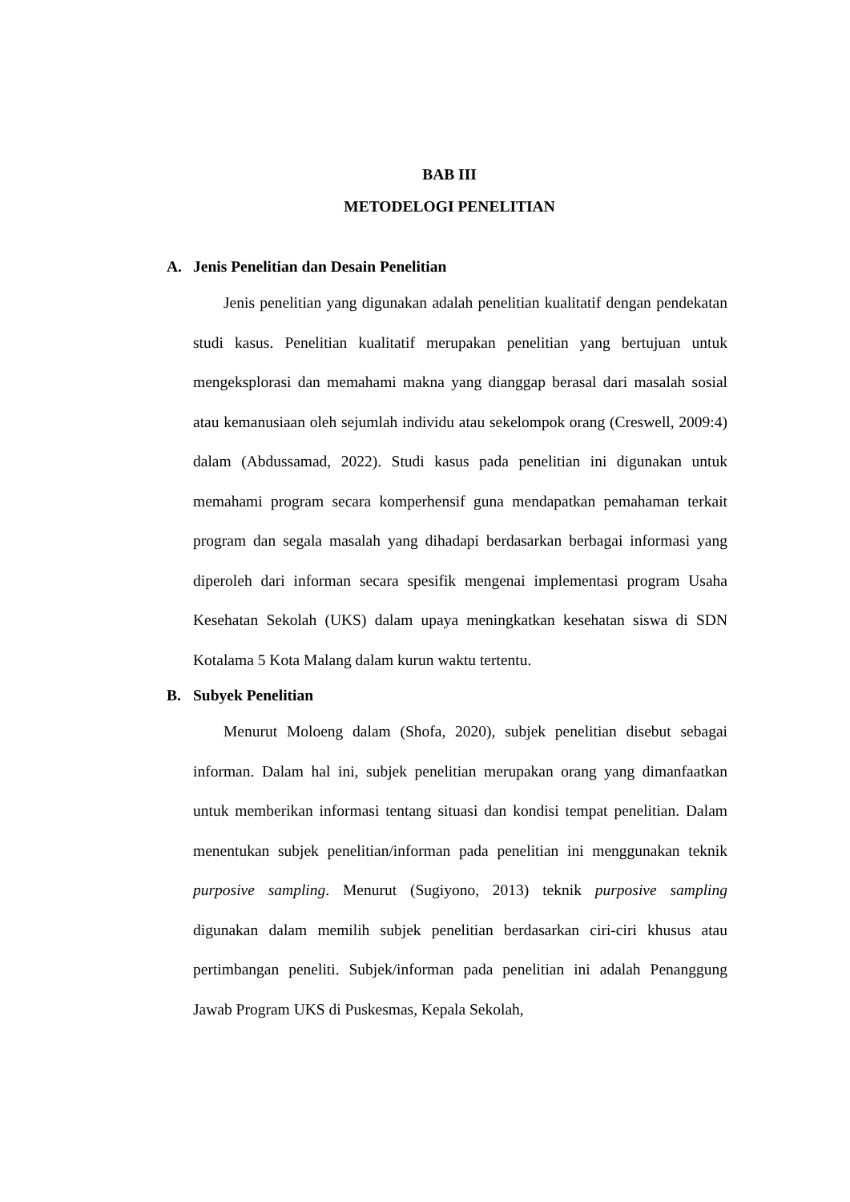BAB III
METODELOGI PENELITIAN
A. Jenis Penelitian dan Desain Penelitian
Jenis penelitian yang digunakan adalah penelitian kualitatif dengan pendekatan studi kasus. Penelitian kualitatif merupakan penelitian yang bertujuan untuk mengeksplorasi dan memahami makna yang dianggap berasal dari masalah sosial atau kemanusiaan oleh sejumlah individu atau sekelompok orang (Creswell, 2009:4) dalam (Abdussamad, 2022). Studi kasus pada penelitian ini digunakan untuk memahami program secara komperhensif guna mendapatkan pemahaman terkait program dan segala masalah yang dihadapi berdasarkan berbagai informasi yang diperoleh dari informan secara spesifik mengenai implementasi program Usaha Kesehatan Sekolah (UKS) dalam upaya meningkatkan kesehatan siswa di SDN Kotalama 5 Kota Malang dalam kurun waktu tertentu.
B. Subyek Penelitian
Menurut Moloeng dalam (Shofa, 2020), subjek penelitian disebut sebagai informan. Dalam hal ini, subjek penelitian merupakan orang yang dimanfaatkan untuk memberikan informasi tentang situasi dan kondisi tempat penelitian. Dalam menentukan subjek penelitian/informan pada penelitian ini menggunakan teknik purposive sampling. Menurut (Sugiyono, 2013) teknik purposive sampling digunakan dalam memilih subjek penelitian berdasarkan ciri-ciri khusus atau pertimbangan peneliti. Subjek/informan pada penelitian ini adalah Penanggung Jawab Program UKS di Puskesmas, Kepala Sekolah,